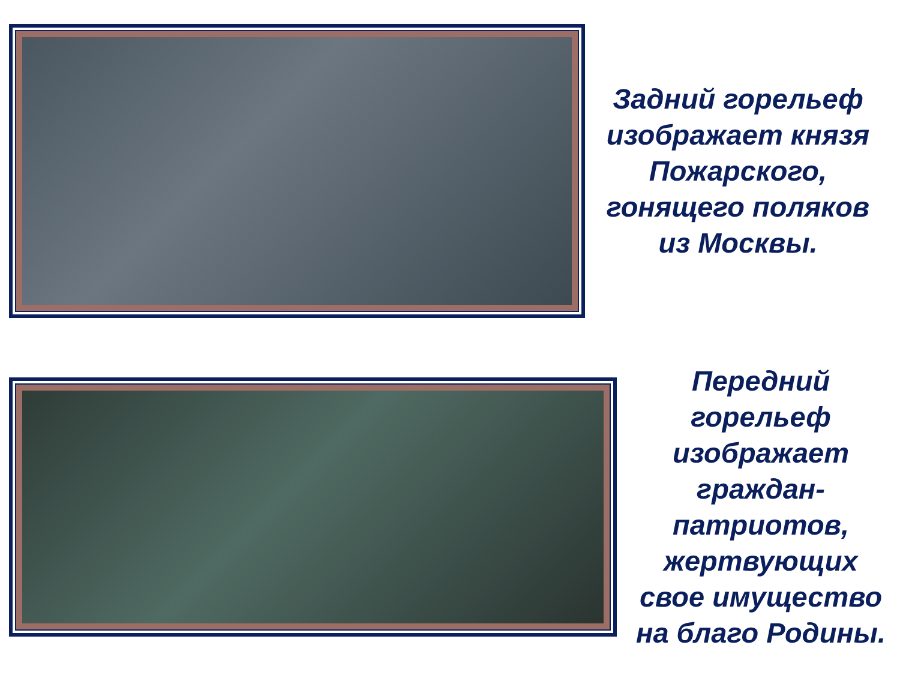Задний горельеф изображает князя Пожарского, гонящего поляков из Москвы.
Передний горельеф изображает граждан-патриотов, жертвующих свое имущество на благо Родины.